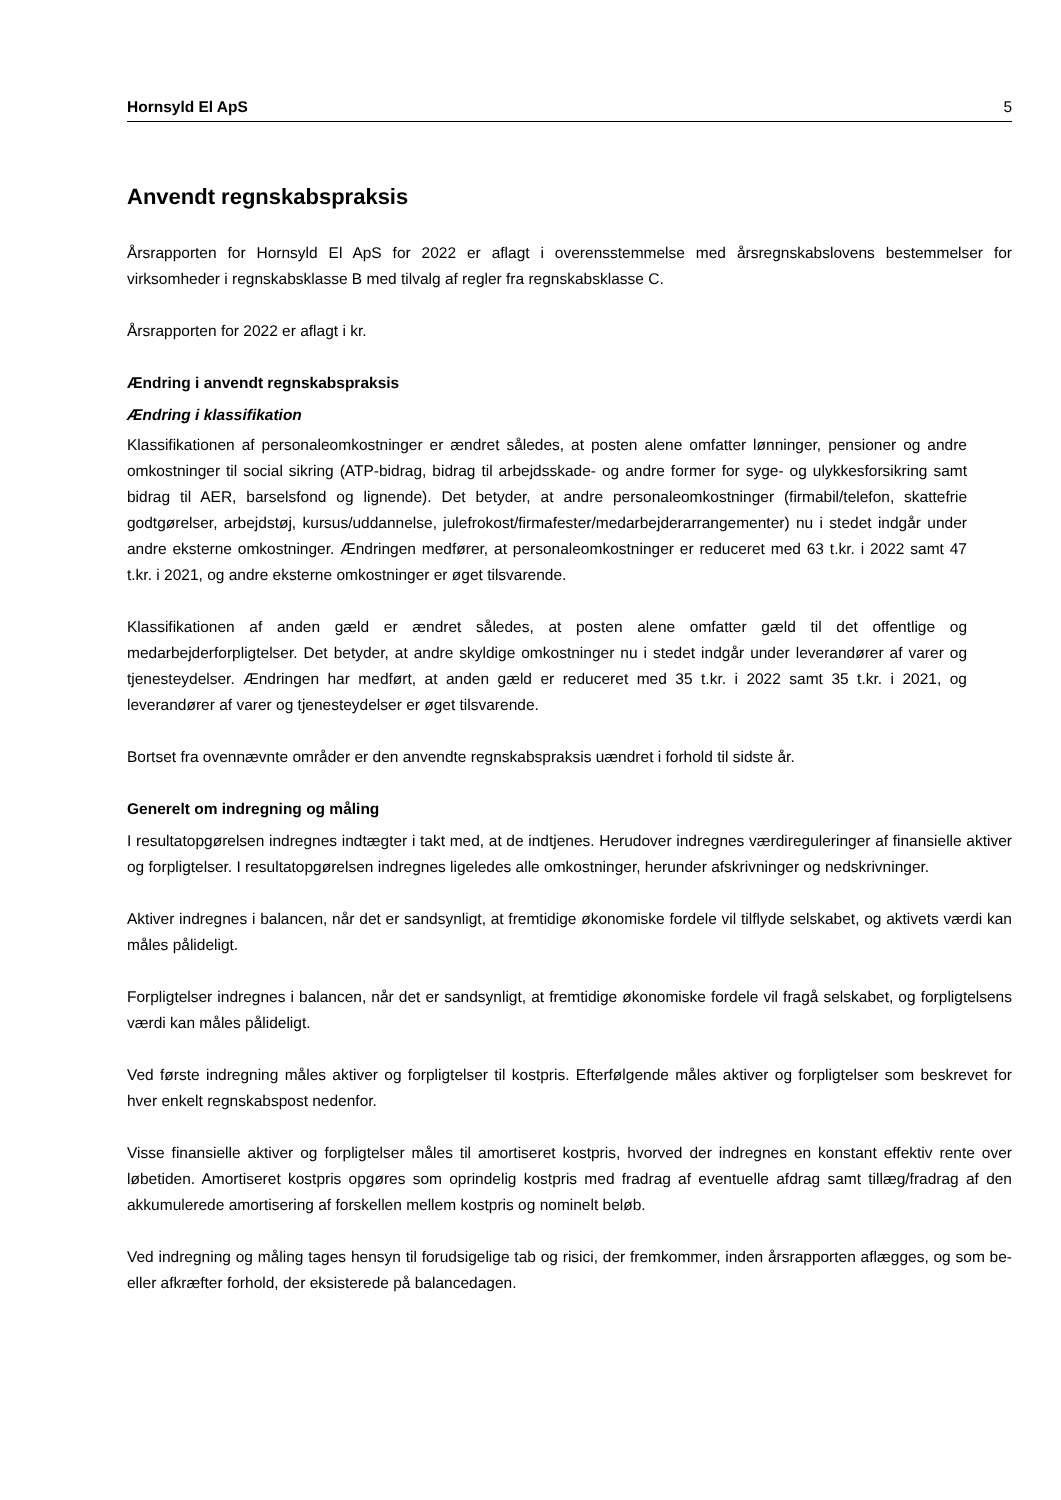Hornsyld El ApS 5
Anvendt regnskabspraksis
Årsrapporten for Hornsyld El ApS for 2022 er aflagt i overensstemmelse med årsregnskabslovens bestemmelser for virksomheder i regnskabsklasse B med tilvalg af regler fra regnskabsklasse C.
Årsrapporten for 2022 er aflagt i kr.
Ændring i anvendt regnskabspraksis
Ændring i klassifikation
Klassifikationen af personaleomkostninger er ændret således, at posten alene omfatter lønninger, pensioner og andre omkostninger til social sikring (ATP-bidrag, bidrag til arbejdsskade- og andre former for syge- og ulykkesforsikring samt bidrag til AER, barselsfond og lignende). Det betyder, at andre personaleomkostninger (firmabil/telefon, skattefrie godtgørelser, arbejdstøj, kursus/uddannelse, julefrokost/firmafester/medarbejderarrangementer) nu i stedet indgår under andre eksterne omkostninger. Ændringen medfører, at personaleomkostninger er reduceret med 63 t.kr. i 2022 samt 47 t.kr. i 2021, og andre eksterne omkostninger er øget tilsvarende.
Klassifikationen af anden gæld er ændret således, at posten alene omfatter gæld til det offentlige og medarbejderforpligtelser. Det betyder, at andre skyldige omkostninger nu i stedet indgår under leverandører af varer og tjenesteydelser. Ændringen har medført, at anden gæld er reduceret med 35 t.kr. i 2022 samt 35 t.kr. i 2021, og leverandører af varer og tjenesteydelser er øget tilsvarende.
Bortset fra ovennævnte områder er den anvendte regnskabspraksis uændret i forhold til sidste år.
Generelt om indregning og måling
I resultatopgørelsen indregnes indtægter i takt med, at de indtjenes. Herudover indregnes værdireguleringer af finansielle aktiver og forpligtelser. I resultatopgørelsen indregnes ligeledes alle omkostninger, herunder afskrivninger og nedskrivninger.
Aktiver indregnes i balancen, når det er sandsynligt, at fremtidige økonomiske fordele vil tilflyde selskabet, og aktivets værdi kan måles pålideligt.
Forpligtelser indregnes i balancen, når det er sandsynligt, at fremtidige økonomiske fordele vil fragå selskabet, og forpligtelsens værdi kan måles pålideligt.
Ved første indregning måles aktiver og forpligtelser til kostpris. Efterfølgende måles aktiver og forpligtelser som beskrevet for hver enkelt regnskabspost nedenfor.
Visse finansielle aktiver og forpligtelser måles til amortiseret kostpris, hvorved der indregnes en konstant effektiv rente over løbetiden. Amortiseret kostpris opgøres som oprindelig kostpris med fradrag af eventuelle afdrag samt tillæg/fradrag af den akkumulerede amortisering af forskellen mellem kostpris og nominelt beløb.
Ved indregning og måling tages hensyn til forudsigelige tab og risici, der fremkommer, inden årsrapporten aflægges, og som be- eller afkræfter forhold, der eksisterede på balancedagen.